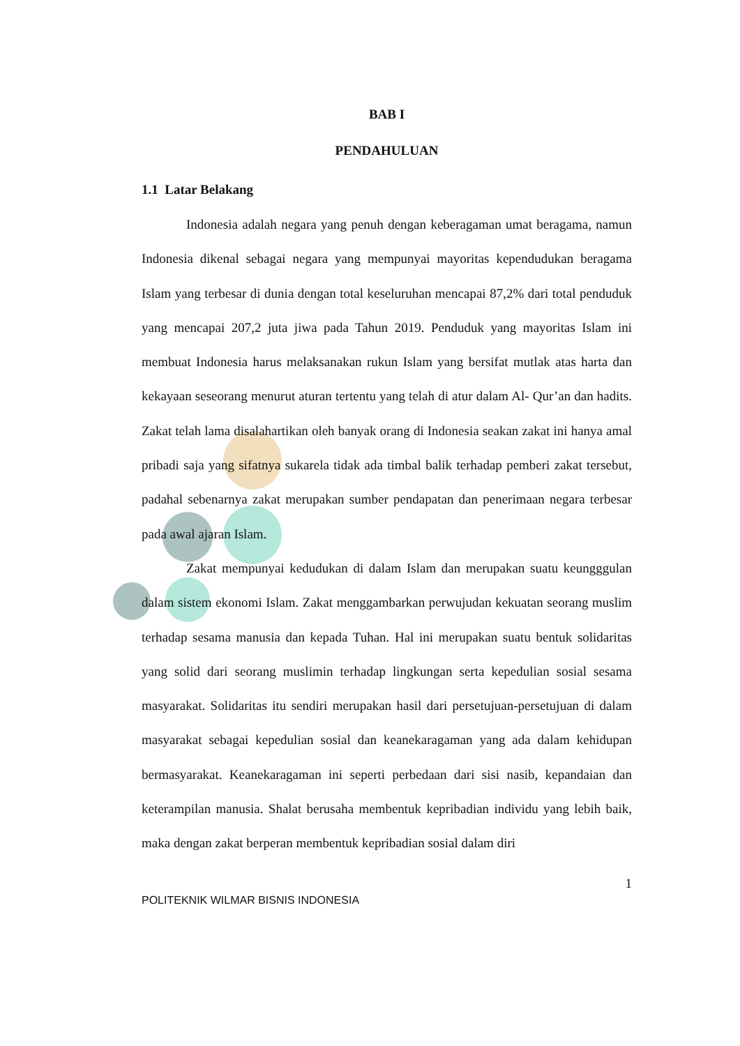BAB I
PENDAHULUAN
1.1 Latar Belakang
Indonesia adalah negara yang penuh dengan keberagaman umat beragama, namun Indonesia dikenal sebagai negara yang mempunyai mayoritas kependudukan beragama Islam yang terbesar di dunia dengan total keseluruhan mencapai 87,2% dari total penduduk yang mencapai 207,2 juta jiwa pada Tahun 2019. Penduduk yang mayoritas Islam ini membuat Indonesia harus melaksanakan rukun Islam yang bersifat mutlak atas harta dan kekayaan seseorang menurut aturan tertentu yang telah di atur dalam Al- Qur’an dan hadits. Zakat telah lama disalahartikan oleh banyak orang di Indonesia seakan zakat ini hanya amal pribadi saja yang sifatnya sukarela tidak ada timbal balik terhadap pemberi zakat tersebut, padahal sebenarnya zakat merupakan sumber pendapatan dan penerimaan negara terbesar pada awal ajaran Islam.
Zakat mempunyai kedudukan di dalam Islam dan merupakan suatu keungggulan dalam sistem ekonomi Islam. Zakat menggambarkan perwujudan kekuatan seorang muslim terhadap sesama manusia dan kepada Tuhan. Hal ini merupakan suatu bentuk solidaritas yang solid dari seorang muslimin terhadap lingkungan serta kepedulian sosial sesama masyarakat. Solidaritas itu sendiri merupakan hasil dari persetujuan-persetujuan di dalam masyarakat sebagai kepedulian sosial dan keanekaragaman yang ada dalam kehidupan bermasyarakat. Keanekaragaman ini seperti perbedaan dari sisi nasib, kepandaian dan keterampilan manusia. Shalat berusaha membentuk kepribadian individu yang lebih baik, maka dengan zakat berperan membentuk kepribadian sosial dalam diri
1
POLITEKNIK WILMAR BISNIS INDONESIA